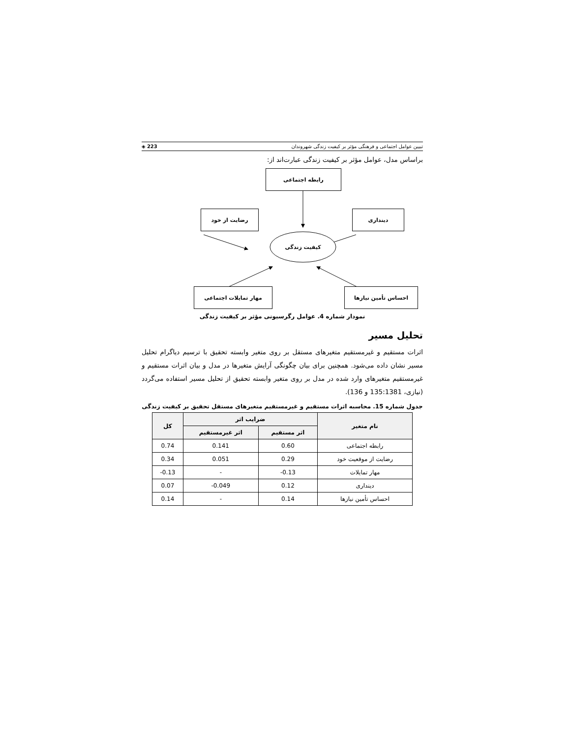تبیین عوامل اجتماعی و فرهنگی مؤثر بر کیفیت زندگی شهروندان 223 ◈
براساس مدل، عوامل مؤثر بر کیفیت زندگی عبارت‌اند از:
رابطه اجتماعی
رضایت از خود دینداری
کیفیت زندگی
مهار تمایلات اجتماعی احساس تأمین نیازها
نمودار شماره 4. عوامل رگرسیونی مؤثر بر کیفیت زندگی
تحلیل مسیر
اثرات مستقیم و غیرمستقیم متغیرهای مستقل بر روی متغیر وابسته تحقیق با ترسیم دیاگرام تحلیل مسیر نشان داده می‌شود. همچنین برای بیان چگونگی آرایش متغیرها در مدل و بیان اثرات مستقیم و غیرمستقیم متغیرهای وارد شده در مدل بر روی متغیر وابسته تحقیق از تحلیل مسیر استفاده می‌گردد (نیازی، 135:1381 و 136).
جدول شماره 15. محاسبه اثرات مستقیم و غیرمستقیم متغیرهای مستقل تحقیق بر کیفیت زندگی
| نام متغیر | ضرایب اثر | | کل |
| --- | --- | --- | --- |
| | اثر مستقیم | اثر غیرمستقیم | |
| رابطه اجتماعی | 0.60 | 0.141 | 0.74 |
| رضایت از موقعیت خود | 0.29 | 0.051 | 0.34 |
| مهار تمایلات | -0.13 | - | -0.13 |
| دینداری | 0.12 | -0.049 | 0.07 |
| احساس تأمین نیازها | 0.14 | - | 0.14 |